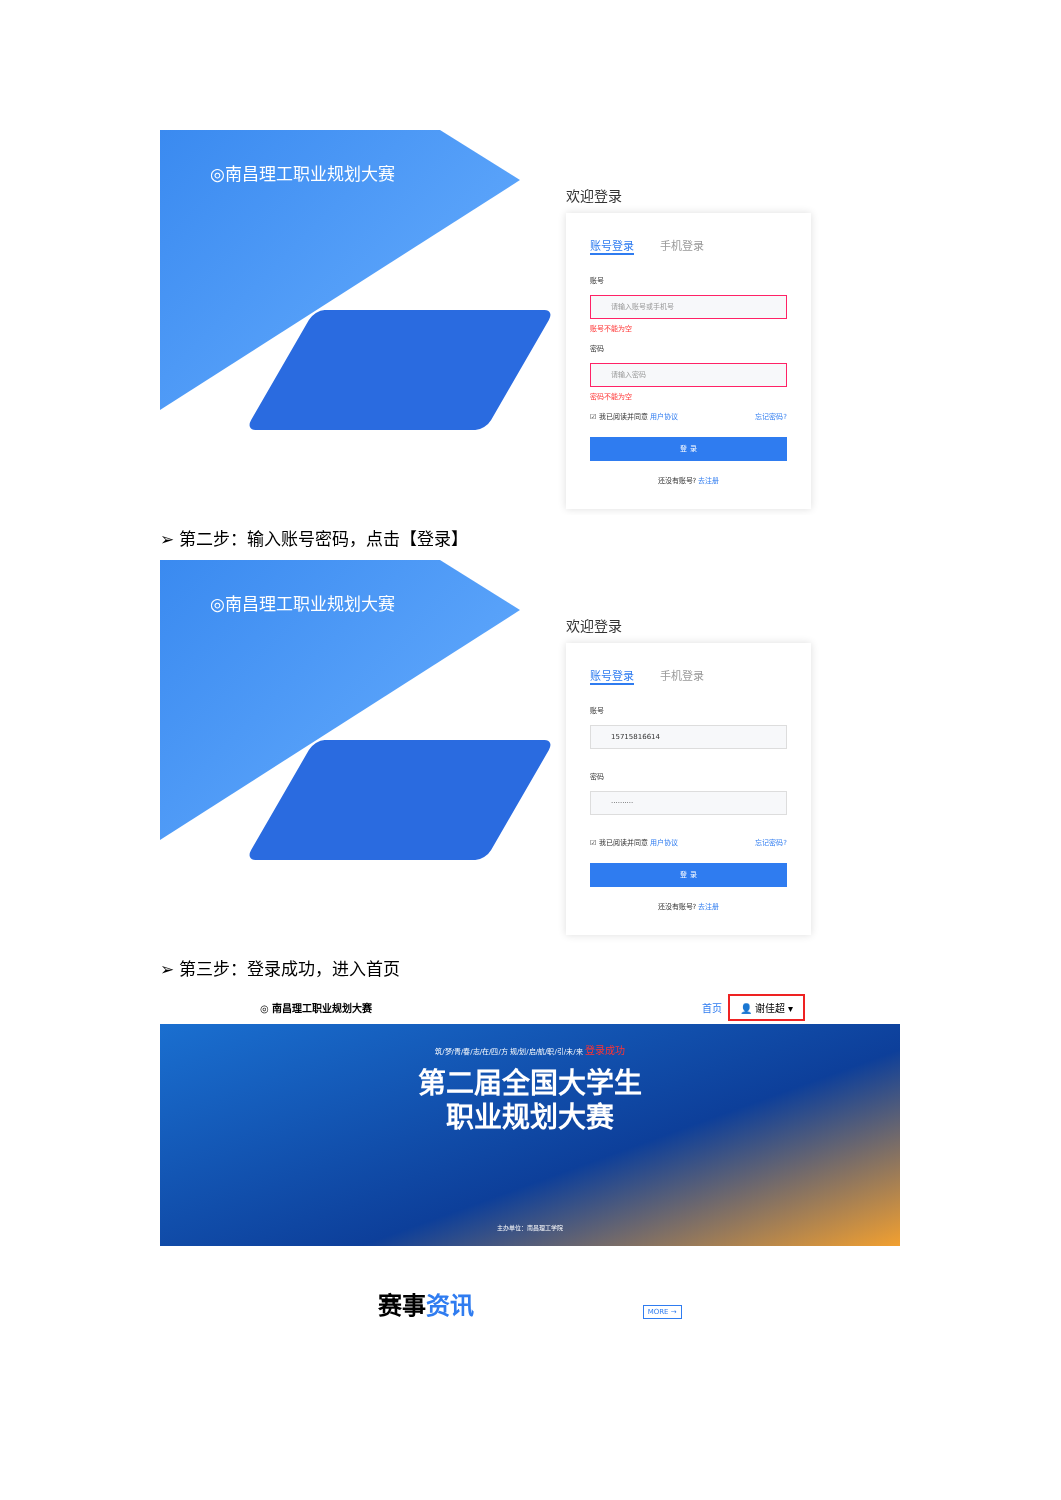◎南昌理工职业规划大赛
欢迎登录
账号登录 手机登录
账号
请输入账号或手机号
账号不能为空
密码
请输入密码
密码不能为空
☑ 我已阅读并同意 用户协议 忘记密码?
登 录
还没有账号? 去注册
➢ 第二步：输入账号密码，点击【登录】
◎南昌理工职业规划大赛
欢迎登录
账号登录 手机登录
账号
15715816614
密码
··········
☑ 我已阅读并同意 用户协议 忘记密码?
登 录
还没有账号? 去注册
➢ 第三步：登录成功，进入首页
◎ 南昌理工职业规划大赛 首页 👤 谢佳超 ▾
筑/梦/青/春/志/在/四/方 规/划/启/航/职/引/未/来 登录成功
第二届全国大学生
职业规划大赛
主办单位：南昌理工学院
赛事资讯 MORE →